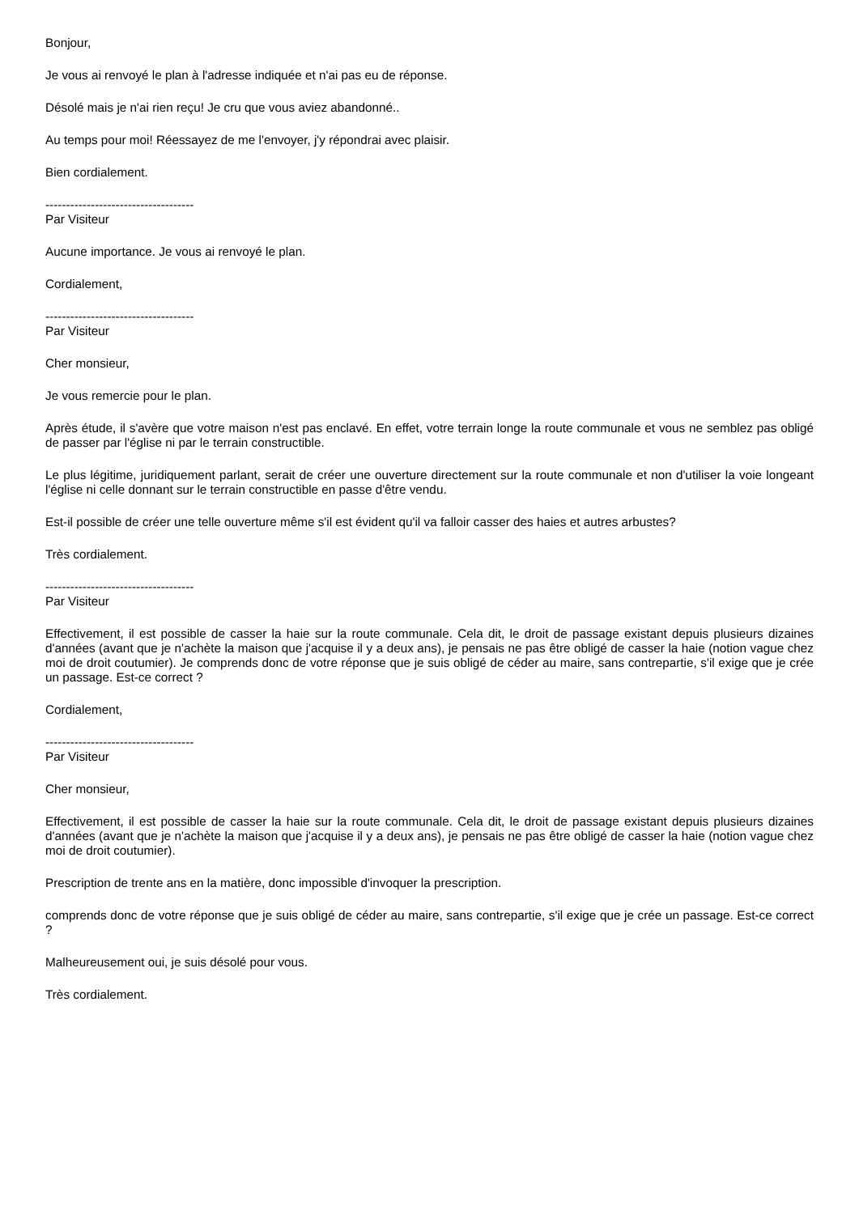Bonjour,
Je vous ai renvoyé le plan à l'adresse indiquée et n'ai pas eu de réponse.
Désolé mais je n'ai rien reçu! Je cru que vous aviez abandonné..
Au temps pour moi! Réessayez de me l'envoyer, j'y répondrai avec plaisir.
Bien cordialement.
------------------------------------
Par Visiteur
Aucune importance. Je vous ai renvoyé le plan.
Cordialement,
------------------------------------
Par Visiteur
Cher monsieur,
Je vous remercie pour le plan.
Après étude, il s'avère que votre maison n'est pas enclavé. En effet, votre terrain longe la route communale et vous ne semblez pas obligé de passer par l'église ni par le terrain constructible.
Le plus légitime, juridiquement parlant, serait de créer une ouverture directement sur la route communale et non d'utiliser la voie longeant l'église ni celle donnant sur le terrain constructible en passe d'être vendu.
Est-il possible de créer une telle ouverture même s'il est évident qu'il va falloir casser des haies et autres arbustes?
Très cordialement.
------------------------------------
Par Visiteur
Effectivement, il est possible de casser la haie sur la route communale. Cela dit, le droit de passage existant depuis plusieurs dizaines d'années (avant que je n'achète la maison que j'acquise il y a deux ans), je pensais ne pas être obligé de casser la haie (notion vague chez moi de droit coutumier). Je comprends donc de votre réponse que je suis obligé de céder au maire, sans contrepartie, s'il exige que je crée un passage. Est-ce correct ?
Cordialement,
------------------------------------
Par Visiteur
Cher monsieur,
Effectivement, il est possible de casser la haie sur la route communale. Cela dit, le droit de passage existant depuis plusieurs dizaines d'années (avant que je n'achète la maison que j'acquise il y a deux ans), je pensais ne pas être obligé de casser la haie (notion vague chez moi de droit coutumier).
Prescription de trente ans en la matière, donc impossible d'invoquer la prescription.
comprends donc de votre réponse que je suis obligé de céder au maire, sans contrepartie, s'il exige que je crée un passage. Est-ce correct ?
Malheureusement oui, je suis désolé pour vous.
Très cordialement.